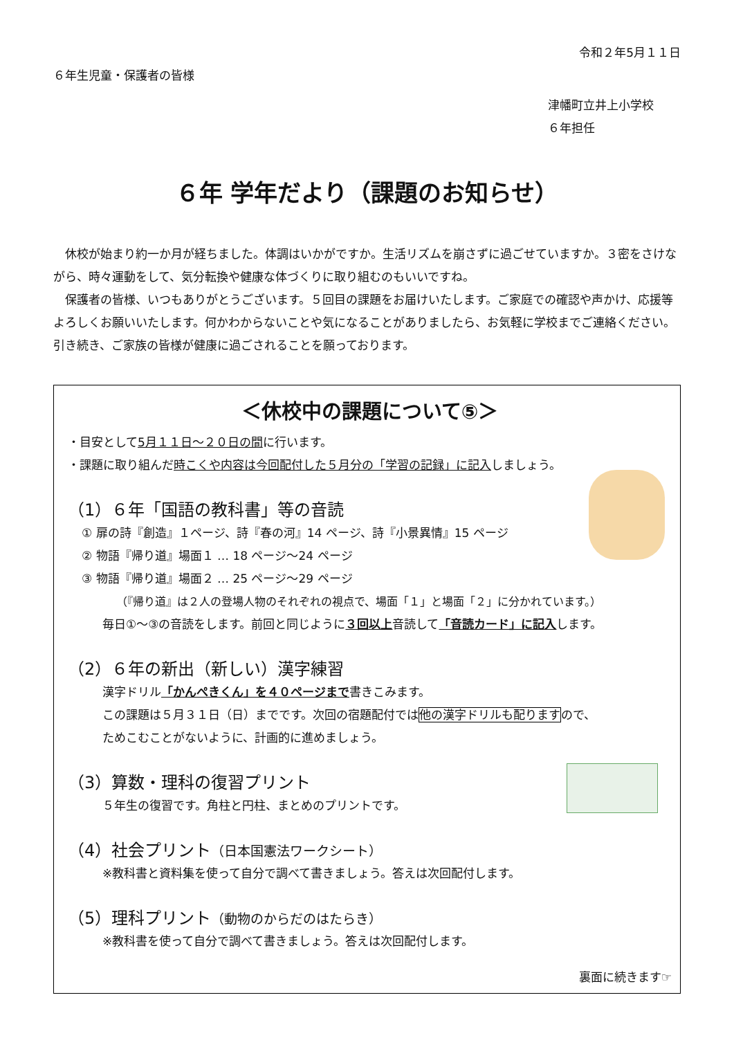令和２年5月１１日
６年生児童・保護者の皆様
津幡町立井上小学校
６年担任
６年 学年だより（課題のお知らせ）
　休校が始まり約一か月が経ちました。体調はいかがですか。生活リズムを崩さずに過ごせていますか。３密をさけながら、時々運動をして、気分転換や健康な体づくりに取り組むのもいいですね。
　保護者の皆様、いつもありがとうございます。５回目の課題をお届けいたします。ご家庭での確認や声かけ、応援等よろしくお願いいたします。何かわからないことや気になることがありましたら、お気軽に学校までご連絡ください。引き続き、ご家族の皆様が健康に過ごされることを願っております。
＜休校中の課題について⑤＞
・目安として5月１１日～２０日の間に行います。
・課題に取り組んだ時こくや内容は今回配付した５月分の「学習の記録」に記入しましょう。
（1）６年「国語の教科書」等の音読
① 扉の詩『創造』１ページ、詩『春の河』14 ページ、詩『小景異情』15 ページ
② 物語『帰り道』場面１ … 18 ページ～24 ページ
③ 物語『帰り道』場面２ … 25 ページ～29 ページ
（『帰り道』は２人の登場人物のそれぞれの視点で、場面「１」と場面「２」に分かれています。）
毎日①～③の音読をします。前回と同じように３回以上音読して「音読カード」に記入します。
（2）６年の新出（新しい）漢字練習
漢字ドリル「かんぺきくん」を４０ページまで書きこみます。
この課題は５月３１日（日）までです。次回の宿題配付では他の漢字ドリルも配りますので、
ためこむことがないように、計画的に進めましょう。
（3）算数・理科の復習プリント
５年生の復習です。角柱と円柱、まとめのプリントです。
（4）社会プリント（日本国憲法ワークシート）
※教科書と資料集を使って自分で調べて書きましょう。答えは次回配付します。
（5）理科プリント（動物のからだのはたらき）
※教科書を使って自分で調べて書きましょう。答えは次回配付します。
裏面に続きます☞